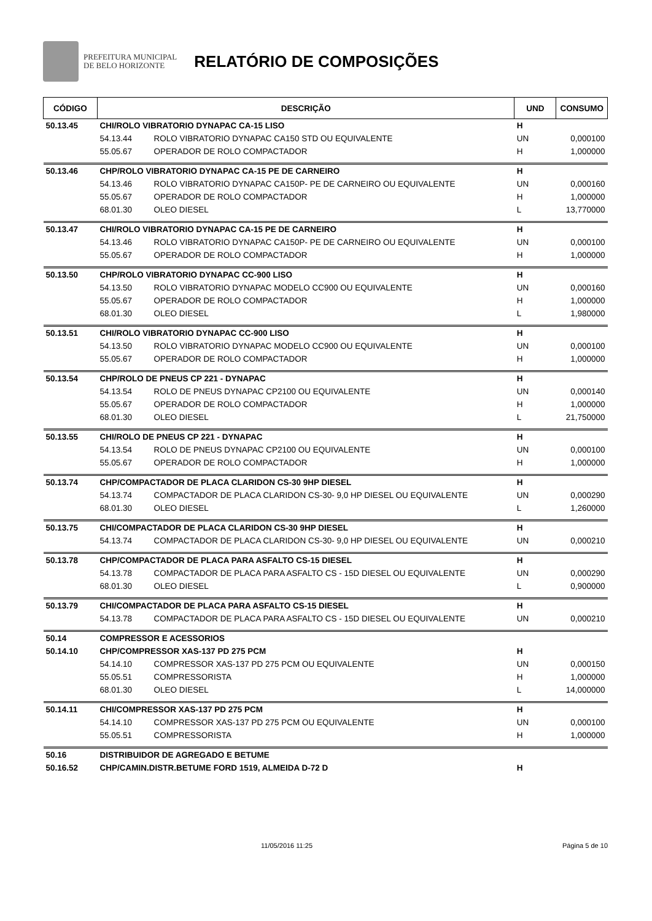PREFEITURA MUNICIPAL
DE BELO HORIZONTE
RELATÓRIO DE COMPOSIÇÕES
| CÓDIGO | DESCRIÇÃO | | UND | CONSUMO |
| --- | --- | --- | --- | --- |
| 50.13.45 | CHI/ROLO VIBRATORIO DYNAPAC CA-15 LISO | | H | |
| | 54.13.44 | ROLO VIBRATORIO DYNAPAC CA150 STD OU EQUIVALENTE | UN | 0,000100 |
| | 55.05.67 | OPERADOR DE ROLO COMPACTADOR | H | 1,000000 |
| 50.13.46 | CHP/ROLO VIBRATORIO DYNAPAC CA-15 PE DE CARNEIRO | | H | |
| | 54.13.46 | ROLO VIBRATORIO DYNAPAC CA150P- PE DE CARNEIRO OU EQUIVALENTE | UN | 0,000160 |
| | 55.05.67 | OPERADOR DE ROLO COMPACTADOR | H | 1,000000 |
| | 68.01.30 | OLEO DIESEL | L | 13,770000 |
| 50.13.47 | CHI/ROLO VIBRATORIO DYNAPAC CA-15 PE DE CARNEIRO | | H | |
| | 54.13.46 | ROLO VIBRATORIO DYNAPAC CA150P- PE DE CARNEIRO OU EQUIVALENTE | UN | 0,000100 |
| | 55.05.67 | OPERADOR DE ROLO COMPACTADOR | H | 1,000000 |
| 50.13.50 | CHP/ROLO VIBRATORIO DYNAPAC CC-900 LISO | | H | |
| | 54.13.50 | ROLO VIBRATORIO DYNAPAC MODELO CC900 OU EQUIVALENTE | UN | 0,000160 |
| | 55.05.67 | OPERADOR DE ROLO COMPACTADOR | H | 1,000000 |
| | 68.01.30 | OLEO DIESEL | L | 1,980000 |
| 50.13.51 | CHI/ROLO VIBRATORIO DYNAPAC CC-900 LISO | | H | |
| | 54.13.50 | ROLO VIBRATORIO DYNAPAC MODELO CC900 OU EQUIVALENTE | UN | 0,000100 |
| | 55.05.67 | OPERADOR DE ROLO COMPACTADOR | H | 1,000000 |
| 50.13.54 | CHP/ROLO DE PNEUS CP 221 - DYNAPAC | | H | |
| | 54.13.54 | ROLO DE PNEUS DYNAPAC CP2100 OU EQUIVALENTE | UN | 0,000140 |
| | 55.05.67 | OPERADOR DE ROLO COMPACTADOR | H | 1,000000 |
| | 68.01.30 | OLEO DIESEL | L | 21,750000 |
| 50.13.55 | CHI/ROLO DE PNEUS CP 221 - DYNAPAC | | H | |
| | 54.13.54 | ROLO DE PNEUS DYNAPAC CP2100 OU EQUIVALENTE | UN | 0,000100 |
| | 55.05.67 | OPERADOR DE ROLO COMPACTADOR | H | 1,000000 |
| 50.13.74 | CHP/COMPACTADOR DE PLACA CLARIDON CS-30 9HP DIESEL | | H | |
| | 54.13.74 | COMPACTADOR DE PLACA CLARIDON CS-30- 9,0 HP DIESEL OU EQUIVALENTE | UN | 0,000290 |
| | 68.01.30 | OLEO DIESEL | L | 1,260000 |
| 50.13.75 | CHI/COMPACTADOR DE PLACA CLARIDON CS-30 9HP DIESEL | | H | |
| | 54.13.74 | COMPACTADOR DE PLACA CLARIDON CS-30- 9,0 HP DIESEL OU EQUIVALENTE | UN | 0,000210 |
| 50.13.78 | CHP/COMPACTADOR DE PLACA PARA ASFALTO CS-15 DIESEL | | H | |
| | 54.13.78 | COMPACTADOR DE PLACA PARA ASFALTO CS - 15D DIESEL OU EQUIVALENTE | UN | 0,000290 |
| | 68.01.30 | OLEO DIESEL | L | 0,900000 |
| 50.13.79 | CHI/COMPACTADOR DE PLACA PARA ASFALTO CS-15 DIESEL | | H | |
| | 54.13.78 | COMPACTADOR DE PLACA PARA ASFALTO CS - 15D DIESEL OU EQUIVALENTE | UN | 0,000210 |
| 50.14 | COMPRESSOR E ACESSORIOS | | | |
| 50.14.10 | CHP/COMPRESSOR XAS-137 PD 275 PCM | | H | |
| | 54.14.10 | COMPRESSOR XAS-137 PD 275 PCM OU EQUIVALENTE | UN | 0,000150 |
| | 55.05.51 | COMPRESSORISTA | H | 1,000000 |
| | 68.01.30 | OLEO DIESEL | L | 14,000000 |
| 50.14.11 | CHI/COMPRESSOR XAS-137 PD 275 PCM | | H | |
| | 54.14.10 | COMPRESSOR XAS-137 PD 275 PCM OU EQUIVALENTE | UN | 0,000100 |
| | 55.05.51 | COMPRESSORISTA | H | 1,000000 |
| 50.16 | DISTRIBUIDOR DE AGREGADO E BETUME | | | |
| 50.16.52 | CHP/CAMIN.DISTR.BETUME FORD 1519, ALMEIDA D-72 D | | H | |
11/05/2016 11:25 Página 5 de 10